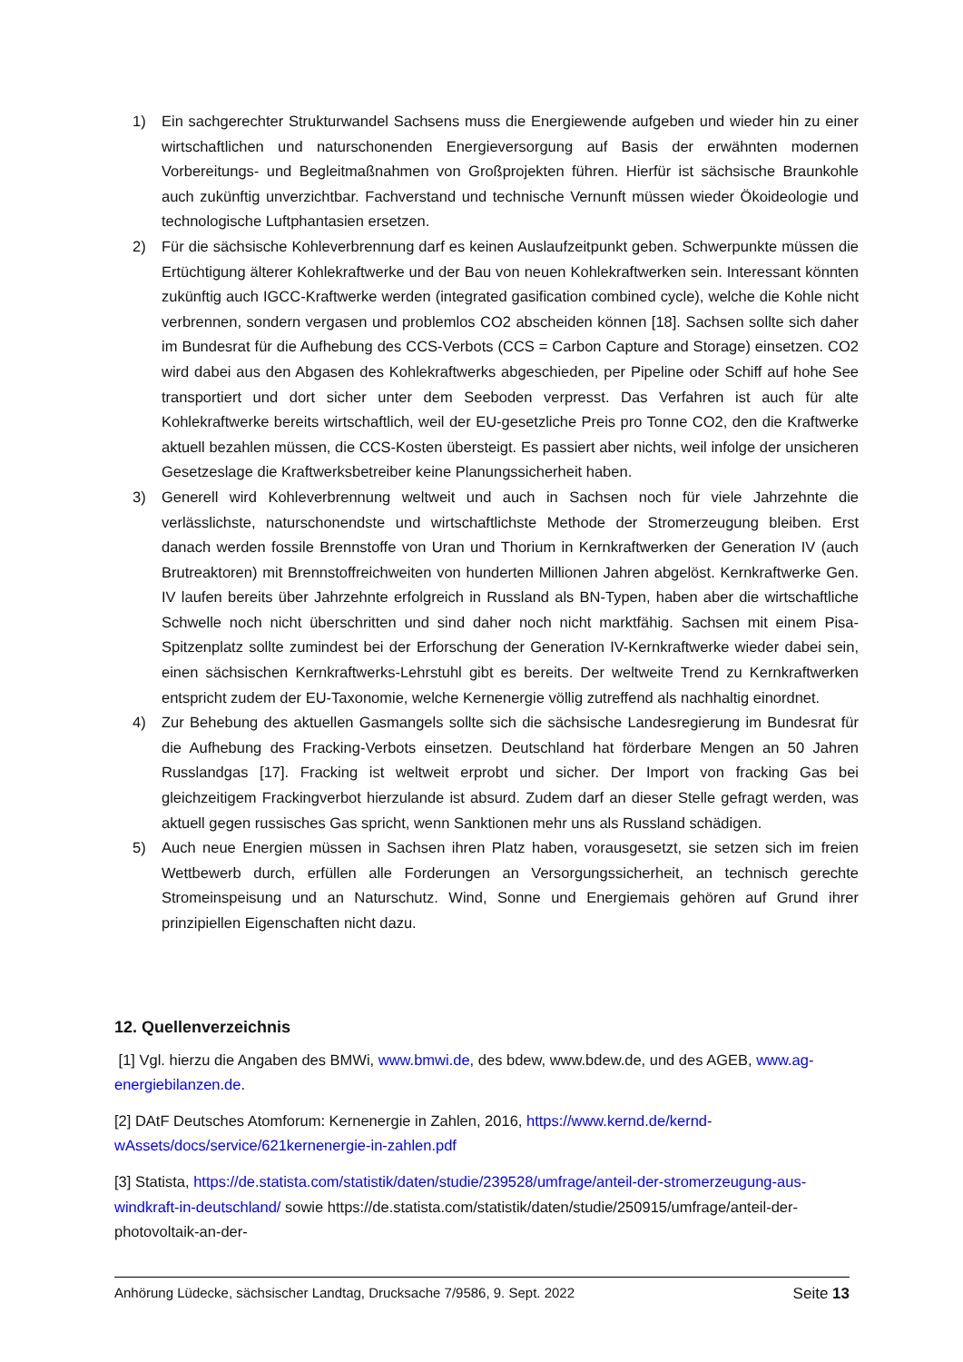1) Ein sachgerechter Strukturwandel Sachsens muss die Energiewende aufgeben und wieder hin zu einer wirtschaftlichen und naturschonenden Energieversorgung auf Basis der erwähnten modernen Vorbereitungs- und Begleitmaßnahmen von Großprojekten führen. Hierfür ist sächsische Braunkohle auch zukünftig unverzichtbar. Fachverstand und technische Vernunft müssen wieder Ökoideologie und technologische Luftphantasien ersetzen.
2) Für die sächsische Kohleverbrennung darf es keinen Auslaufzeitpunkt geben. Schwerpunkte müssen die Ertüchtigung älterer Kohlekraftwerke und der Bau von neuen Kohlekraftwerken sein. Interessant könnten zukünftig auch IGCC-Kraftwerke werden (integrated gasification combined cycle), welche die Kohle nicht verbrennen, sondern vergasen und problemlos CO2 abscheiden können [18]. Sachsen sollte sich daher im Bundesrat für die Aufhebung des CCS-Verbots (CCS = Carbon Capture and Storage) einsetzen. CO2 wird dabei aus den Abgasen des Kohlekraftwerks abgeschieden, per Pipeline oder Schiff auf hohe See transportiert und dort sicher unter dem Seeboden verpresst. Das Verfahren ist auch für alte Kohlekraftwerke bereits wirtschaftlich, weil der EU-gesetzliche Preis pro Tonne CO2, den die Kraftwerke aktuell bezahlen müssen, die CCS-Kosten übersteigt. Es passiert aber nichts, weil infolge der unsicheren Gesetzeslage die Kraftwerksbetreiber keine Planungssicherheit haben.
3) Generell wird Kohleverbrennung weltweit und auch in Sachsen noch für viele Jahrzehnte die verlässlichste, naturschonendste und wirtschaftlichste Methode der Stromerzeugung bleiben. Erst danach werden fossile Brennstoffe von Uran und Thorium in Kernkraftwerken der Generation IV (auch Brutreaktoren) mit Brennstoffreichweiten von hunderten Millionen Jahren abgelöst. Kernkraftwerke Gen. IV laufen bereits über Jahrzehnte erfolgreich in Russland als BN-Typen, haben aber die wirtschaftliche Schwelle noch nicht überschritten und sind daher noch nicht marktfähig. Sachsen mit einem Pisa-Spitzenplatz sollte zumindest bei der Erforschung der Generation IV-Kernkraftwerke wieder dabei sein, einen sächsischen Kernkraftwerks-Lehrstuhl gibt es bereits. Der weltweite Trend zu Kernkraftwerken entspricht zudem der EU-Taxonomie, welche Kernenergie völlig zutreffend als nachhaltig einordnet.
4) Zur Behebung des aktuellen Gasmangels sollte sich die sächsische Landesregierung im Bundesrat für die Aufhebung des Fracking-Verbots einsetzen. Deutschland hat förderbare Mengen an 50 Jahren Russlandgas [17]. Fracking ist weltweit erprobt und sicher. Der Import von fracking Gas bei gleichzeitigem Frackingverbot hierzulande ist absurd. Zudem darf an dieser Stelle gefragt werden, was aktuell gegen russisches Gas spricht, wenn Sanktionen mehr uns als Russland schädigen.
5) Auch neue Energien müssen in Sachsen ihren Platz haben, vorausgesetzt, sie setzen sich im freien Wettbewerb durch, erfüllen alle Forderungen an Versorgungssicherheit, an technisch gerechte Stromeinspeisung und an Naturschutz. Wind, Sonne und Energiemais gehören auf Grund ihrer prinzipiellen Eigenschaften nicht dazu.
12. Quellenverzeichnis
[1] Vgl. hierzu die Angaben des BMWi, www.bmwi.de, des bdew, www.bdew.de, und des AGEB, www.ag-energiebilanzen.de.
[2] DAtF Deutsches Atomforum: Kernenergie in Zahlen, 2016, https://www.kernd.de/kernd-wAssets/docs/service/621kernenergie-in-zahlen.pdf
[3] Statista, https://de.statista.com/statistik/daten/studie/239528/umfrage/anteil-der-stromerzeugung-aus-windkraft-in-deutschland/ sowie https://de.statista.com/statistik/daten/studie/250915/umfrage/anteil-der-photovoltaik-an-der-
Anhörung Lüdecke, sächsischer Landtag, Drucksache 7/9586, 9. Sept. 2022 Seite 13